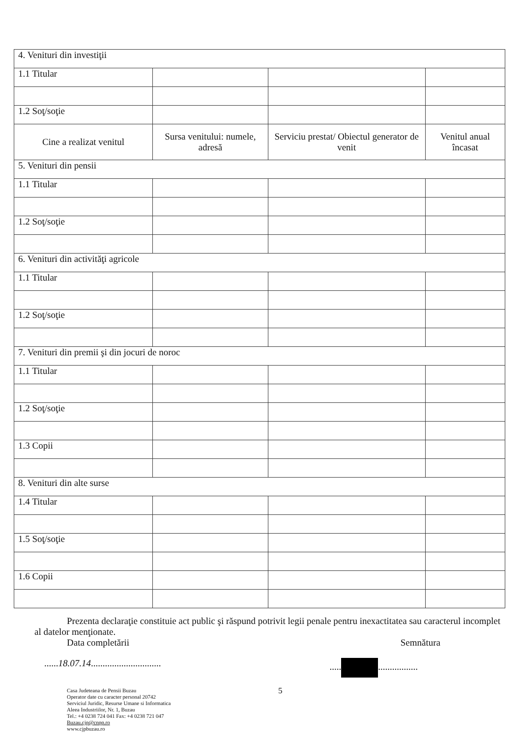| 4. Venituri din investiţii | | | |
| 1.1 Titular | | | |
| 1.2 Soţ/soţie | | | |
| Cine a realizat venitul | Sursa venitului: numele, adresă | Serviciu prestat/ Obiectul generator de venit | Venitul anual încasat |
| 5. Venituri din pensii | | | |
| 1.1 Titular | | | |
| 1.2 Soţ/soţie | | | |
| 6. Venituri din activităţi agricole | | | |
| 1.1 Titular | | | |
| 1.2 Soţ/soţie | | | |
| 7. Venituri din premii şi din jocuri de noroc | | | |
| 1.1 Titular | | | |
| 1.2 Soţ/soţie | | | |
| 1.3 Copii | | | |
| 8. Venituri din alte surse | | | |
| 1.4 Titular | | | |
| 1.5 Soţ/soţie | | | |
| 1.6 Copii | | | |
Prezenta declaraţie constituie act public şi răspund potrivit legii penale pentru inexactitatea sau caracterul incomplet al datelor menţionate.
Data completării Semnătura
......18.07.14................................... .................
Casa Judeteana de Pensii Buzau
Operator date cu caracter personal 20742
Serviciul Juridic, Resurse Umane si Informatica
Aleea Industriilor, Nr. 1, Buzau
Tel.: +4 0238 724 041 Fax: +4 0238 721 047
Buzau.cjp@cnpp.ro
www.cjpbuzau.ro
5